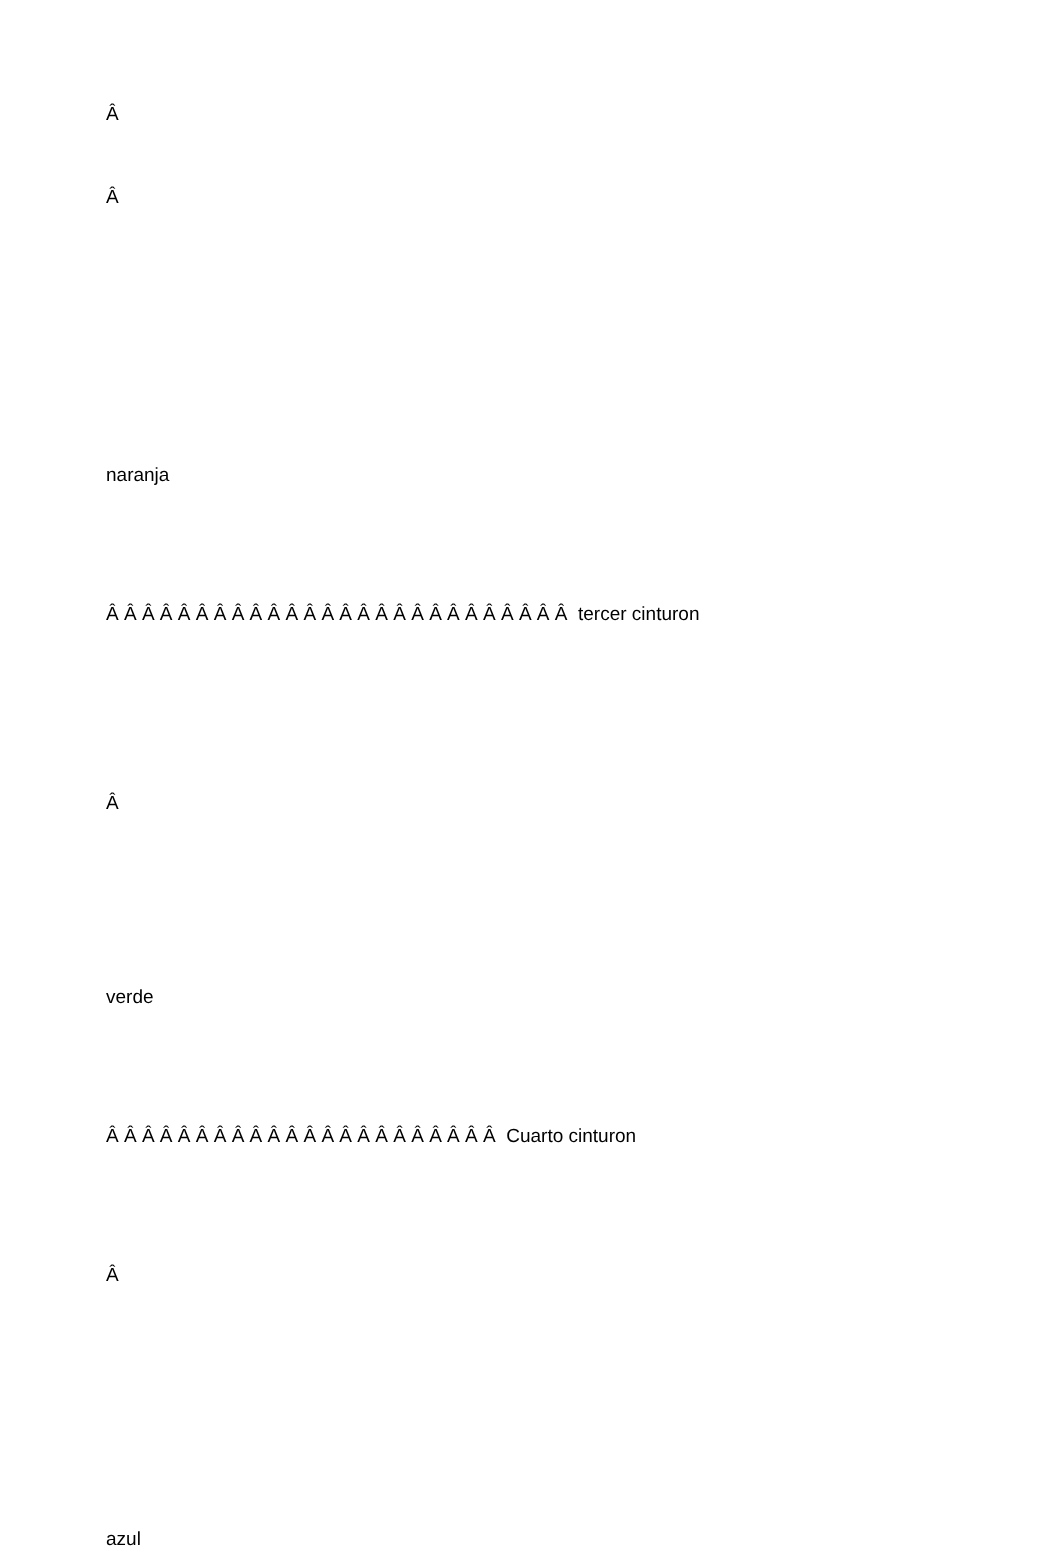Â
Â
naranja
Â Â Â Â Â Â Â Â Â Â Â Â Â Â Â Â Â Â Â Â Â Â Â Â Â Â tercer cinturon
Â
verde
Â Â Â Â Â Â Â Â Â Â Â Â Â Â Â Â Â Â Â Â Â Â Cuarto cinturon
Â
azul